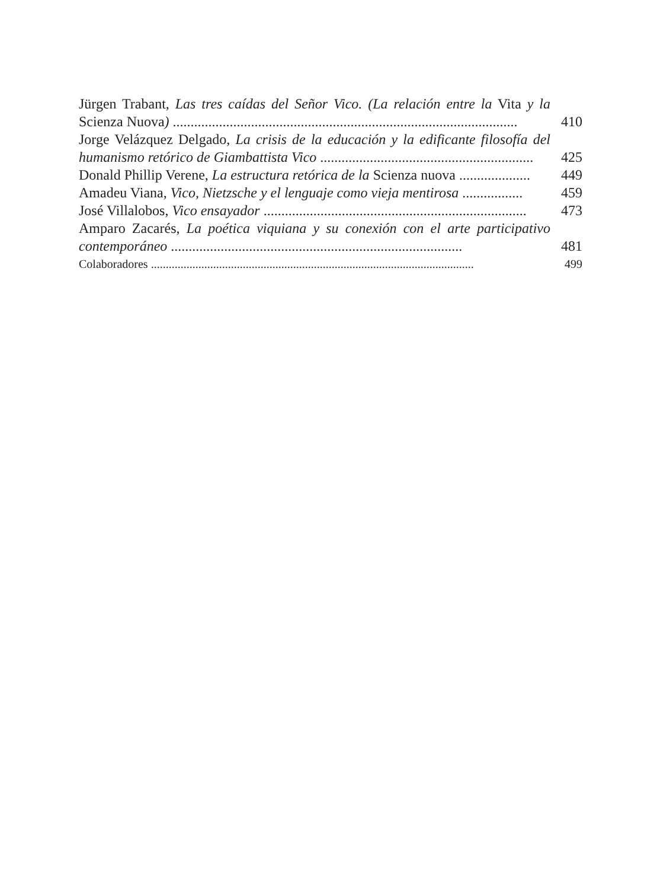Jürgen Trabant, Las tres caídas del Señor Vico. (La relación entre la Vita y la Scienza Nuova) .................................................................................................
410
Jorge Velázquez Delgado, La crisis de la educación y la edificante filosofía del humanismo retórico de Giambattista Vico ............................................................
425
Donald Phillip Verene, La estructura retórica de la Scienza nuova ....................
449
Amadeu Viana, Vico, Nietzsche y el lenguaje como vieja mentirosa .................
459
José Villalobos, Vico ensayador ..........................................................................
473
Amparo Zacarés, La poética viquiana y su conexión con el arte participativo contemporáneo ..................................................................................
481
Colaboradores .............................................................................................................
499